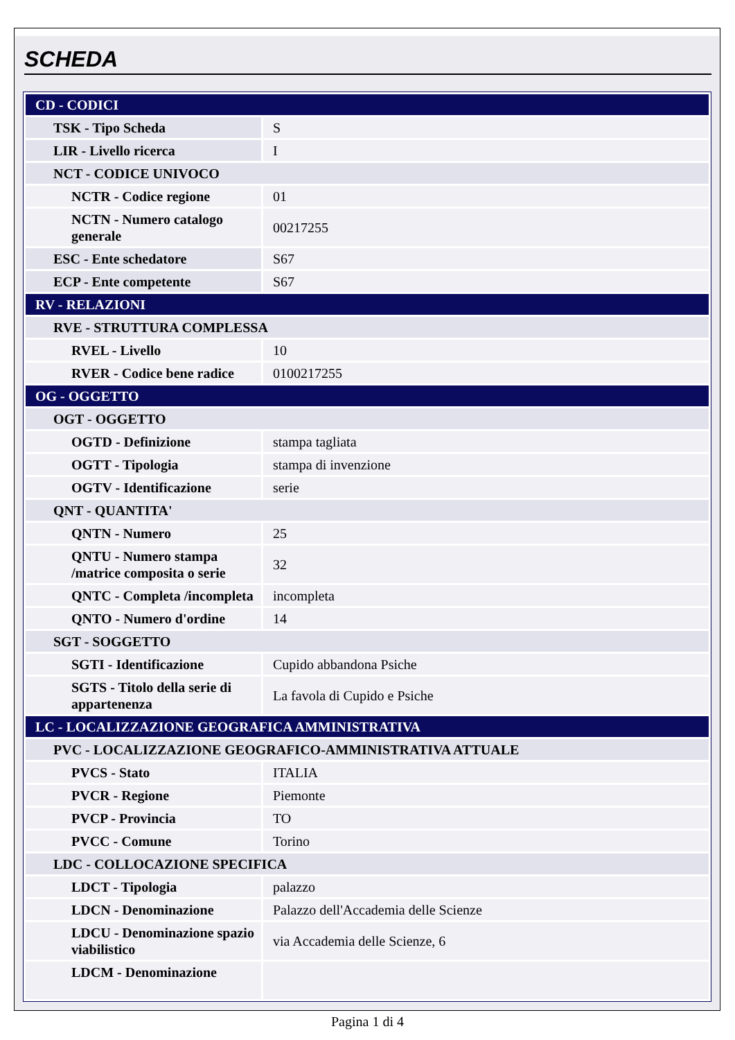SCHEDA
| CD - CODICI | |
| TSK - Tipo Scheda | S |
| LIR - Livello ricerca | I |
| NCT - CODICE UNIVOCO | |
| NCTR - Codice regione | 01 |
| NCTN - Numero catalogo generale | 00217255 |
| ESC - Ente schedatore | S67 |
| ECP - Ente competente | S67 |
| RV - RELAZIONI | |
| RVE - STRUTTURA COMPLESSA | |
| RVEL - Livello | 10 |
| RVER - Codice bene radice | 0100217255 |
| OG - OGGETTO | |
| OGT - OGGETTO | |
| OGTD - Definizione | stampa tagliata |
| OGTT - Tipologia | stampa di invenzione |
| OGTV - Identificazione | serie |
| QNT - QUANTITA' | |
| QNTN - Numero | 25 |
| QNTU - Numero stampa /matrice composita o serie | 32 |
| QNTC - Completa /incompleta | incompleta |
| QNTO - Numero d'ordine | 14 |
| SGT - SOGGETTO | |
| SGTI - Identificazione | Cupido abbandona Psiche |
| SGTS - Titolo della serie di appartenenza | La favola di Cupido e Psiche |
| LC - LOCALIZZAZIONE GEOGRAFICA AMMINISTRATIVA | |
| PVC - LOCALIZZAZIONE GEOGRAFICO-AMMINISTRATIVA ATTUALE | |
| PVCS - Stato | ITALIA |
| PVCR - Regione | Piemonte |
| PVCP - Provincia | TO |
| PVCC - Comune | Torino |
| LDC - COLLOCAZIONE SPECIFICA | |
| LDCT - Tipologia | palazzo |
| LDCN - Denominazione | Palazzo dell'Accademia delle Scienze |
| LDCU - Denominazione spazio viabilistico | via Accademia delle Scienze, 6 |
| LDCM - Denominazione | |
Pagina 1 di 4